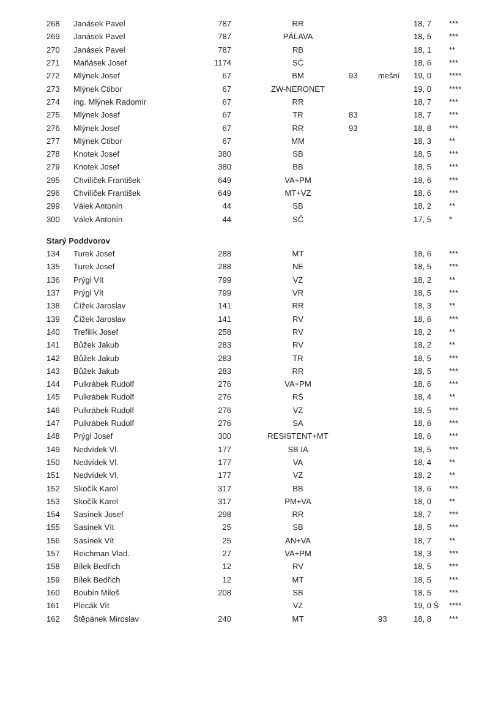| 268 | Janásek Pavel | 787 | RR | | | 18, 7 | *** |
| 269 | Janásek Pavel | 787 | PÁLAVA | | | 18, 5 | *** |
| 270 | Janásek Pavel | 787 | RB | | | 18, 1 | ** |
| 271 | Maňásek Josef | 1174 | SČ | | | 18, 6 | *** |
| 272 | Mlýnek Josef | 67 | BM | 93 | mešní | 19, 0 | **** |
| 273 | Mlýnek Ctibor | 67 | ZW-NERONET | | | 19, 0 | **** |
| 274 | ing. Mlýnek Radomír | 67 | RR | | | 18, 7 | *** |
| 275 | Mlýnek Josef | 67 | TR | 83 | | 18, 7 | *** |
| 276 | Mlýnek Josef | 67 | RR | 93 | | 18, 8 | *** |
| 277 | Mlýnek Ctibor | 67 | MM | | | 18, 3 | ** |
| 278 | Knotek Josef | 380 | SB | | | 18, 5 | *** |
| 279 | Knotek Josef | 380 | BB | | | 18, 5 | *** |
| 295 | Chvilíček František | 649 | VA+PM | | | 18, 6 | *** |
| 296 | Chvilíček František | 649 | MT+VZ | | | 18, 6 | *** |
| 299 | Válek Antonín | 44 | SB | | | 18, 2 | ** |
| 300 | Válek Antonín | 44 | SČ | | | 17, 5 | * |
| Starý Poddvorov | | | | | | | |
| 134 | Turek Josef | 288 | MT | | | 18, 6 | *** |
| 135 | Turek Josef | 288 | NE | | | 18, 5 | *** |
| 136 | Prýgl Vít | 799 | VZ | | | 18, 2 | ** |
| 137 | Prýgl Vít | 799 | VR | | | 18, 5 | *** |
| 138 | Čížek Jaroslav | 141 | RR | | | 18, 3 | ** |
| 139 | Čížek Jaroslav | 141 | RV | | | 18, 6 | *** |
| 140 | Trefilík Josef | 258 | RV | | | 18, 2 | ** |
| 141 | Bůžek Jakub | 283 | RV | | | 18, 2 | ** |
| 142 | Bůžek Jakub | 283 | TR | | | 18, 5 | *** |
| 143 | Bůžek Jakub | 283 | RR | | | 18, 5 | *** |
| 144 | Pulkrábek Rudolf | 276 | VA+PM | | | 18, 6 | *** |
| 145 | Pulkrábek Rudolf | 276 | RŠ | | | 18, 4 | ** |
| 146 | Pulkrábek Rudolf | 276 | VZ | | | 18, 5 | *** |
| 147 | Pulkrábek Rudolf | 276 | SA | | | 18, 6 | *** |
| 148 | Prýgl Josef | 300 | RESISTENT+MT | | | 18, 6 | *** |
| 149 | Nedvídek Vl. | 177 | SB IA | | | 18, 5 | *** |
| 150 | Nedvídek Vl. | 177 | VA | | | 18, 4 | ** |
| 151 | Nedvídek Vl. | 177 | VZ | | | 18, 2 | ** |
| 152 | Skočík Karel | 317 | BB | | | 18, 6 | *** |
| 153 | Skočík Karel | 317 | PM+VA | | | 18, 0 | ** |
| 154 | Sasínek Josef | 298 | RR | | | 18, 7 | *** |
| 155 | Sasínek Vít | 25 | SB | | | 18, 5 | *** |
| 156 | Sasínek Vít | 25 | AN+VA | | | 18, 7 | ** |
| 157 | Reichman Vlad. | 27 | VA+PM | | | 18, 3 | *** |
| 158 | Bílek Bedřich | 12 | RV | | | 18, 5 | *** |
| 159 | Bílek Bedřich | 12 | MT | | | 18, 5 | *** |
| 160 | Boubín Miloš | 208 | SB | | | 18, 5 | *** |
| 161 | Plecák Vít | | VZ | | | 19, 0 Š | **** |
| 162 | Štěpánek Miroslav | 240 | MT | | 93 | 18, 8 | *** |